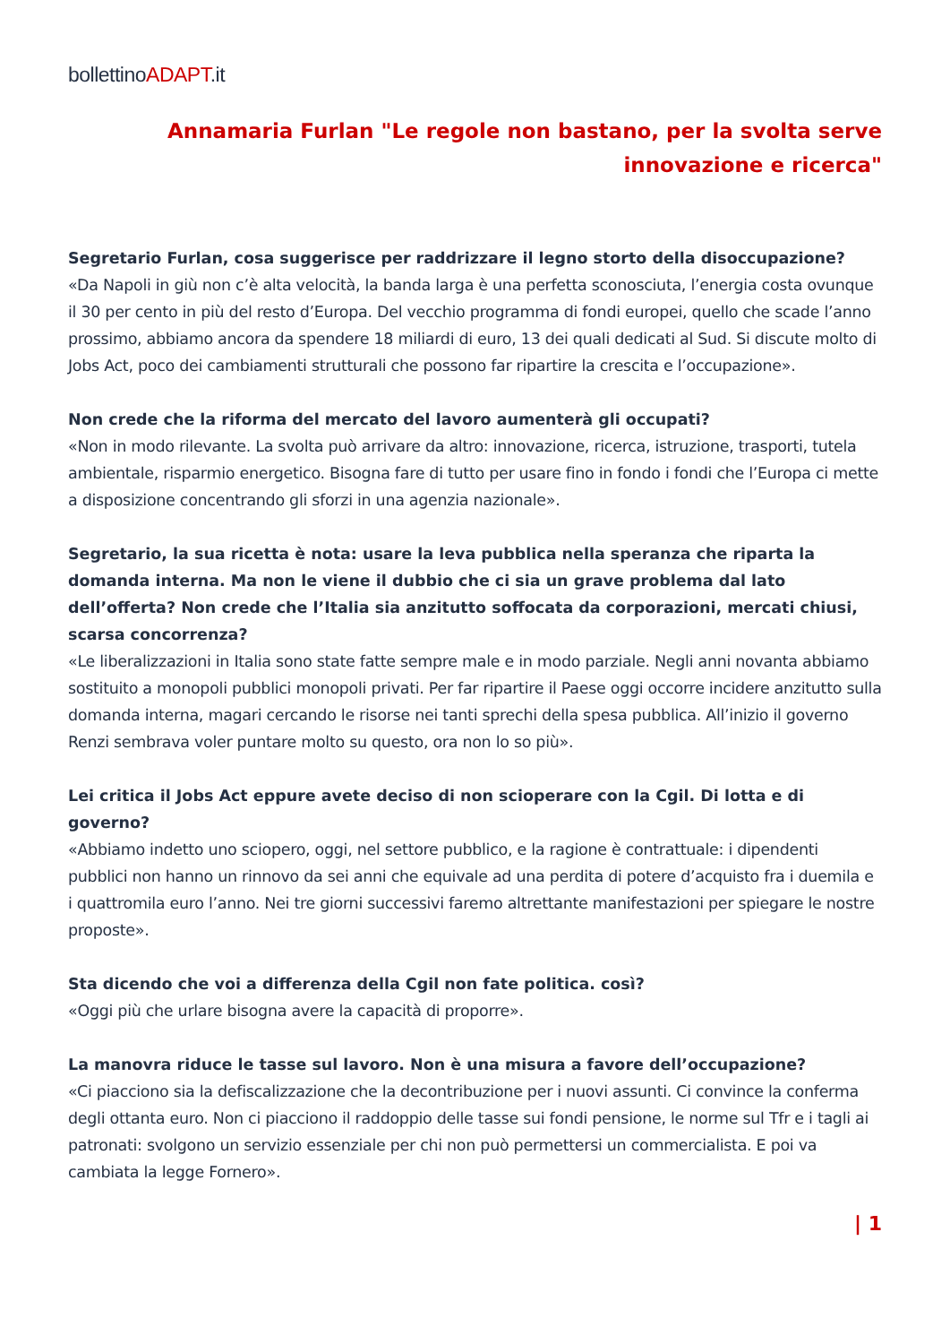bollettinoADAPT.it
Annamaria Furlan "Le regole non bastano, per la svolta serve innovazione e ricerca"
Segretario Furlan, cosa suggerisce per raddrizzare il legno storto della disoccupazione?
«Da Napoli in giù non c’è alta velocità, la banda larga è una perfetta sconosciuta, l’energia costa ovunque il 30 per cento in più del resto d’Europa. Del vecchio programma di fondi europei, quello che scade l’anno prossimo, abbiamo ancora da spendere 18 miliardi di euro, 13 dei quali dedicati al Sud. Si discute molto di Jobs Act, poco dei cambiamenti strutturali che possono far ripartire la crescita e l’occupazione».
Non crede che la riforma del mercato del lavoro aumenterà gli occupati?
«Non in modo rilevante. La svolta può arrivare da altro: innovazione, ricerca, istruzione, trasporti, tutela ambientale, risparmio energetico. Bisogna fare di tutto per usare fino in fondo i fondi che l’Europa ci mette a disposizione concentrando gli sforzi in una agenzia nazionale».
Segretario, la sua ricetta è nota: usare la leva pubblica nella speranza che riparta la domanda interna. Ma non le viene il dubbio che ci sia un grave problema dal lato dell’offerta? Non crede che l’Italia sia anzitutto soffocata da corporazioni, mercati chiusi, scarsa concorrenza?
«Le liberalizzazioni in Italia sono state fatte sempre male e in modo parziale. Negli anni novanta abbiamo sostituito a monopoli pubblici monopoli privati. Per far ripartire il Paese oggi occorre incidere anzitutto sulla domanda interna, magari cercando le risorse nei tanti sprechi della spesa pubblica. All’inizio il governo Renzi sembrava voler puntare molto su questo, ora non lo so più».
Lei critica il Jobs Act eppure avete deciso di non scioperare con la Cgil. Di lotta e di governo?
«Abbiamo indetto uno sciopero, oggi, nel settore pubblico, e la ragione è contrattuale: i dipendenti pubblici non hanno un rinnovo da sei anni che equivale ad una perdita di potere d’acquisto fra i duemila e i quattromila euro l’anno. Nei tre giorni successivi faremo altrettante manifestazioni per spiegare le nostre proposte».
Sta dicendo che voi a differenza della Cgil non fate politica. così?
«Oggi più che urlare bisogna avere la capacità di proporre».
La manovra riduce le tasse sul lavoro. Non è una misura a favore dell’occupazione?
«Ci piacciono sia la defiscalizzazione che la decontribuzione per i nuovi assunti. Ci convince la conferma degli ottanta euro. Non ci piacciono il raddoppio delle tasse sui fondi pensione, le norme sul Tfr e i tagli ai patronati: svolgono un servizio essenziale per chi non può permettersi un commercialista. E poi va cambiata la legge Fornero».
| 1